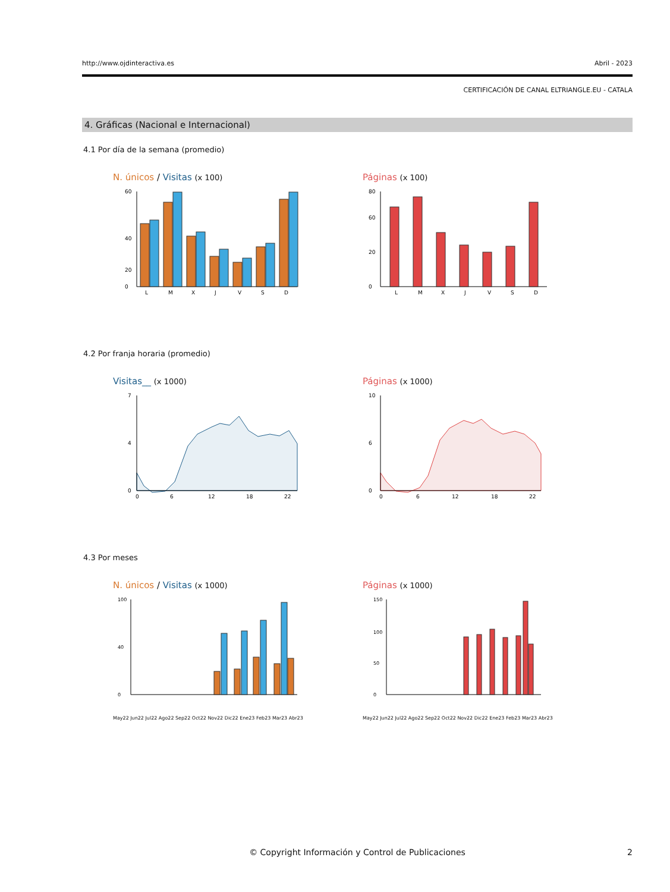http://www.ojdinteractiva.es Abril - 2023
CERTIFICACIÓN DE CANAL ELTRIANGLE.EU - CATALA
4. Gráficas (Nacional e Internacional)
4.1 Por día de la semana (promedio)
N. únicos / Visitas (x 100)
0
20
40
60
L
M
X
J
V
S
D
Páginas (x 100)
0
20
60
80
L
M
X
J
V
S
D
4.2 Por franja horaria (promedio)
Visitas__ (x 1000)
7
4
0
0
6
12
18
22
Páginas (x 1000)
10
6
0
0
6
12
18
22
4.3 Por meses
N. únicos / Visitas (x 1000)
0
40
100
May22 Jun22 Jul22 Ago22 Sep22 Oct22 Nov22 Dic22 Ene23 Feb23 Mar23 Abr23
Páginas (x 1000)
0
50
100
150
May22 Jun22 Jul22 Ago22 Sep22 Oct22 Nov22 Dic22 Ene23 Feb23 Mar23 Abr23
© Copyright Información y Control de Publicaciones 2